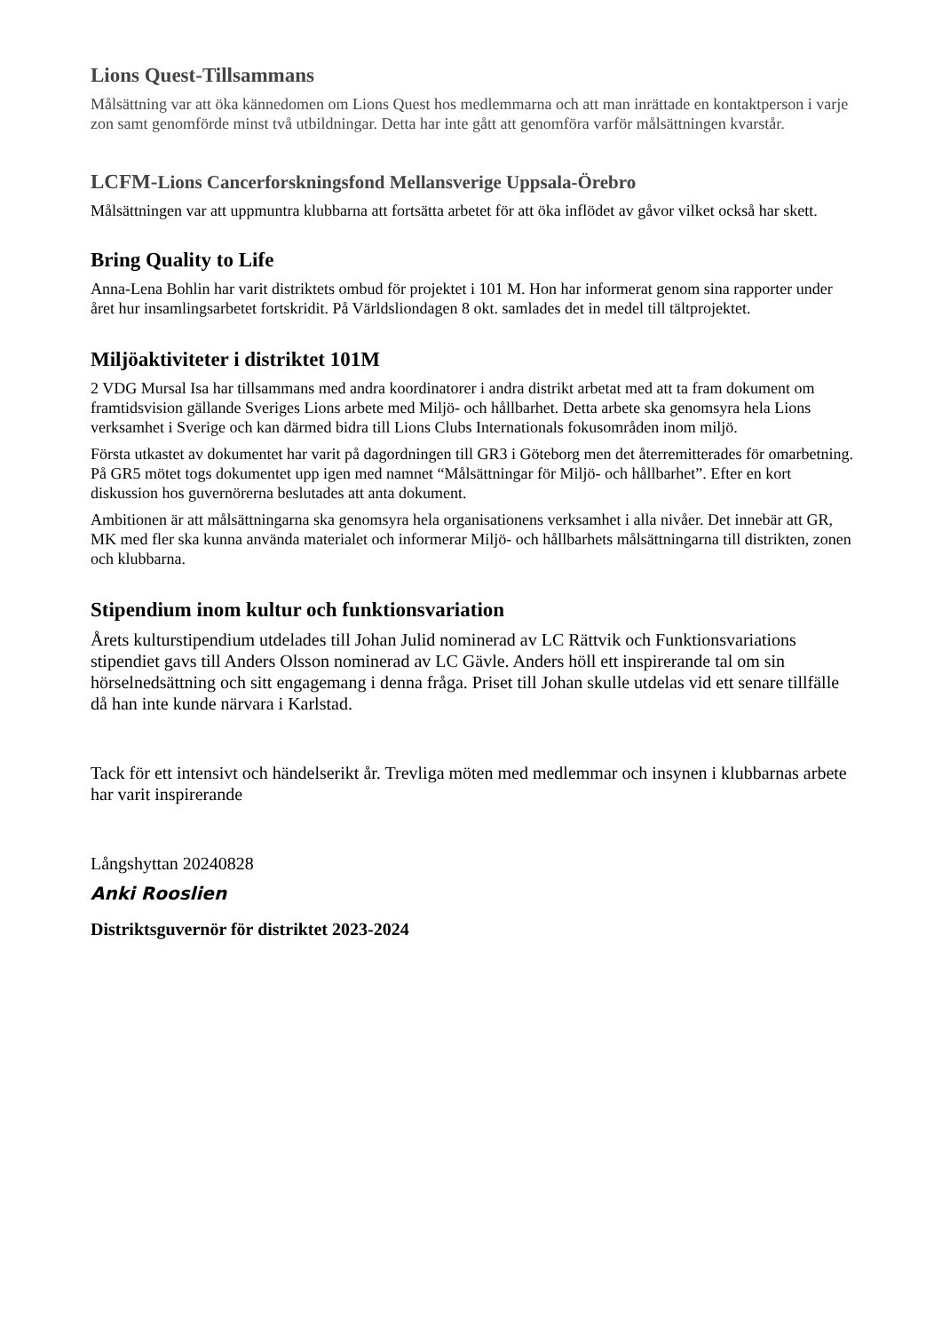Lions Quest-Tillsammans
Målsättning var att öka kännedomen om Lions Quest hos medlemmarna och att man inrättade en kontaktperson i varje zon samt genomförde minst två utbildningar. Detta har inte gått att genomföra varför målsättningen kvarstår.
LCFM-Lions Cancerforskningsfond Mellansverige Uppsala-Örebro
Målsättningen var att uppmuntra klubbarna att fortsätta arbetet för att öka inflödet av gåvor vilket också har skett.
Bring Quality to Life
Anna-Lena Bohlin har varit distriktets ombud för projektet i 101 M. Hon har informerat genom sina rapporter under året hur insamlingsarbetet fortskridit. På Världsliondagen 8 okt. samlades det in medel till tältprojektet.
Miljöaktiviteter i distriktet 101M
2 VDG Mursal Isa har tillsammans med andra koordinatorer i andra distrikt arbetat med att ta fram dokument om framtidsvision gällande Sveriges Lions arbete med Miljö- och hållbarhet. Detta arbete ska genomsyra hela Lions verksamhet i Sverige och kan därmed bidra till Lions Clubs Internationals fokusområden inom miljö.
Första utkastet av dokumentet har varit på dagordningen till GR3 i Göteborg men det återremitterades för omarbetning. På GR5 mötet togs dokumentet upp igen med namnet “Målsättningar för Miljö- och hållbarhet”. Efter en kort diskussion hos guvernörerna beslutades att anta dokument.
Ambitionen är att målsättningarna ska genomsyra hela organisationens verksamhet i alla nivåer. Det innebär att GR, MK med fler ska kunna använda materialet och informerar Miljö- och hållbarhets målsättningarna till distrikten, zonen och klubbarna.
Stipendium inom kultur och funktionsvariation
Årets kulturstipendium utdelades till Johan Julid nominerad av LC Rättvik och Funktionsvariations stipendiet gavs till Anders Olsson nominerad av LC Gävle. Anders höll ett inspirerande tal om sin hörselnedsättning och sitt engagemang i denna fråga. Priset till Johan skulle utdelas vid ett senare tillfälle då han inte kunde närvara i Karlstad.
Tack för ett intensivt och händelserikt år. Trevliga möten med medlemmar och insynen i klubbarnas arbete har varit inspirerande
Långshyttan 20240828
Anki Rooslien
Distriktsguvernör för distriktet 2023-2024